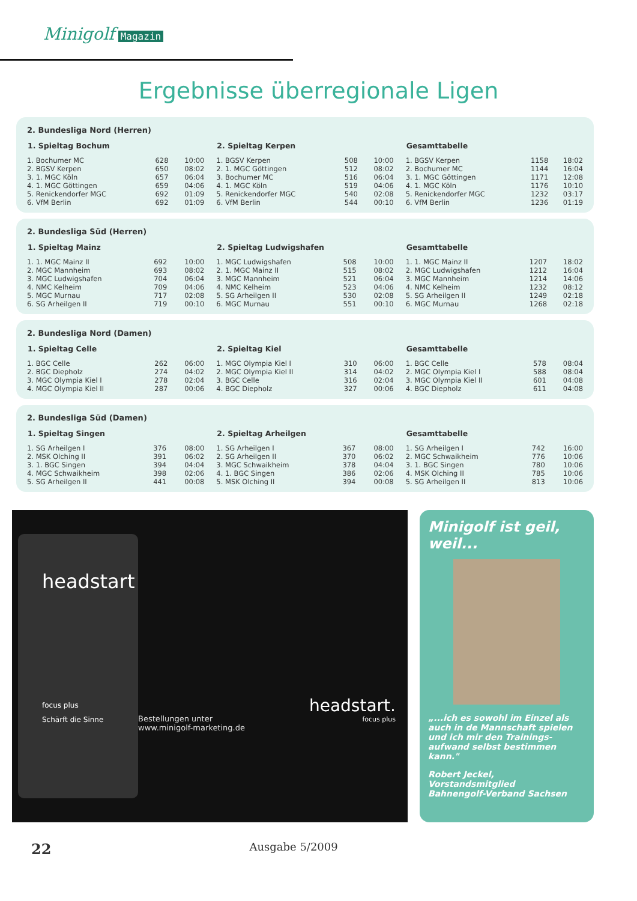Minigolf Magazin
Ergebnisse überregionale Ligen
2. Bundesliga Nord (Herren)
| 1. Spieltag Bochum | | |
| --- | --- | --- |
| 1. Bochumer MC | 628 | 10:00 |
| 2. BGSV Kerpen | 650 | 08:02 |
| 3. 1. MGC Köln | 657 | 06:04 |
| 4. 1. MGC Göttingen | 659 | 04:06 |
| 5. Renickendorfer MGC | 692 | 01:09 |
| 6. VfM Berlin | 692 | 01:09 |
| 2. Spieltag Kerpen | | |
| --- | --- | --- |
| 1. BGSV Kerpen | 508 | 10:00 |
| 2. 1. MGC Göttingen | 512 | 08:02 |
| 3. Bochumer MC | 516 | 06:04 |
| 4. 1. MGC Köln | 519 | 04:06 |
| 5. Renickendorfer MGC | 540 | 02:08 |
| 6. VfM Berlin | 544 | 00:10 |
| Gesamttabelle | | |
| --- | --- | --- |
| 1. BGSV Kerpen | 1158 | 18:02 |
| 2. Bochumer MC | 1144 | 16:04 |
| 3. 1. MGC Göttingen | 1171 | 12:08 |
| 4. 1. MGC Köln | 1176 | 10:10 |
| 5. Renickendorfer MGC | 1232 | 03:17 |
| 6. VfM Berlin | 1236 | 01:19 |
2. Bundesliga Süd (Herren)
| 1. Spieltag Mainz | | |
| --- | --- | --- |
| 1. 1. MGC Mainz II | 692 | 10:00 |
| 2. MGC Mannheim | 693 | 08:02 |
| 3. MGC Ludwigshafen | 704 | 06:04 |
| 4. NMC Kelheim | 709 | 04:06 |
| 5. MGC Murnau | 717 | 02:08 |
| 6. SG Arheilgen II | 719 | 00:10 |
| 2. Spieltag Ludwigshafen | | |
| --- | --- | --- |
| 1. MGC Ludwigshafen | 508 | 10:00 |
| 2. 1. MGC Mainz II | 515 | 08:02 |
| 3. MGC Mannheim | 521 | 06:04 |
| 4. NMC Kelheim | 523 | 04:06 |
| 5. SG Arheilgen II | 530 | 02:08 |
| 6. MGC Murnau | 551 | 00:10 |
| Gesamttabelle | | |
| --- | --- | --- |
| 1. 1. MGC Mainz II | 1207 | 18:02 |
| 2. MGC Ludwigshafen | 1212 | 16:04 |
| 3. MGC Mannheim | 1214 | 14:06 |
| 4. NMC Kelheim | 1232 | 08:12 |
| 5. SG Arheilgen II | 1249 | 02:18 |
| 6. MGC Murnau | 1268 | 02:18 |
2. Bundesliga Nord (Damen)
| 1. Spieltag Celle | | |
| --- | --- | --- |
| 1. BGC Celle | 262 | 06:00 |
| 2. BGC Diepholz | 274 | 04:02 |
| 3. MGC Olympia Kiel I | 278 | 02:04 |
| 4. MGC Olympia Kiel II | 287 | 00:06 |
| 2. Spieltag Kiel | | |
| --- | --- | --- |
| 1. MGC Olympia Kiel I | 310 | 06:00 |
| 2. MGC Olympia Kiel II | 314 | 04:02 |
| 3. BGC Celle | 316 | 02:04 |
| 4. BGC Diepholz | 327 | 00:06 |
| Gesamttabelle | | |
| --- | --- | --- |
| 1. BGC Celle | 578 | 08:04 |
| 2. MGC Olympia Kiel I | 588 | 08:04 |
| 3. MGC Olympia Kiel II | 601 | 04:08 |
| 4. BGC Diepholz | 611 | 04:08 |
2. Bundesliga Süd (Damen)
| 1. Spieltag Singen | | |
| --- | --- | --- |
| 1. SG Arheilgen I | 376 | 08:00 |
| 2. MSK Olching II | 391 | 06:02 |
| 3. 1. BGC Singen | 394 | 04:04 |
| 4. MGC Schwaikheim | 398 | 02:06 |
| 5. SG Arheilgen II | 441 | 00:08 |
| 2. Spieltag Arheilgen | | |
| --- | --- | --- |
| 1. SG Arheilgen I | 367 | 08:00 |
| 2. SG Arheilgen II | 370 | 06:02 |
| 3. MGC Schwaikheim | 378 | 04:04 |
| 4. 1. BGC Singen | 386 | 02:06 |
| 5. MSK Olching II | 394 | 00:08 |
| Gesamttabelle | | |
| --- | --- | --- |
| 1. SG Arheilgen I | 742 | 16:00 |
| 2. MGC Schwaikheim | 776 | 10:06 |
| 3. 1. BGC Singen | 780 | 10:06 |
| 4. MSK Olching II | 785 | 10:06 |
| 5. SG Arheilgen II | 813 | 10:06 |
headstart
focus plus
Schärft die Sinne
Bestellungen unter
www.minigolf-marketing.de
headstart.
focus plus
Minigolf ist geil, weil...
„...ich es sowohl im Einzel als auch in de Mannschaft spielen und ich mir den Trainings-aufwand selbst bestimmen kann."
Robert Jeckel,
Vorstandsmitglied
Bahnengolf-Verband Sachsen
22 Ausgabe 5/2009